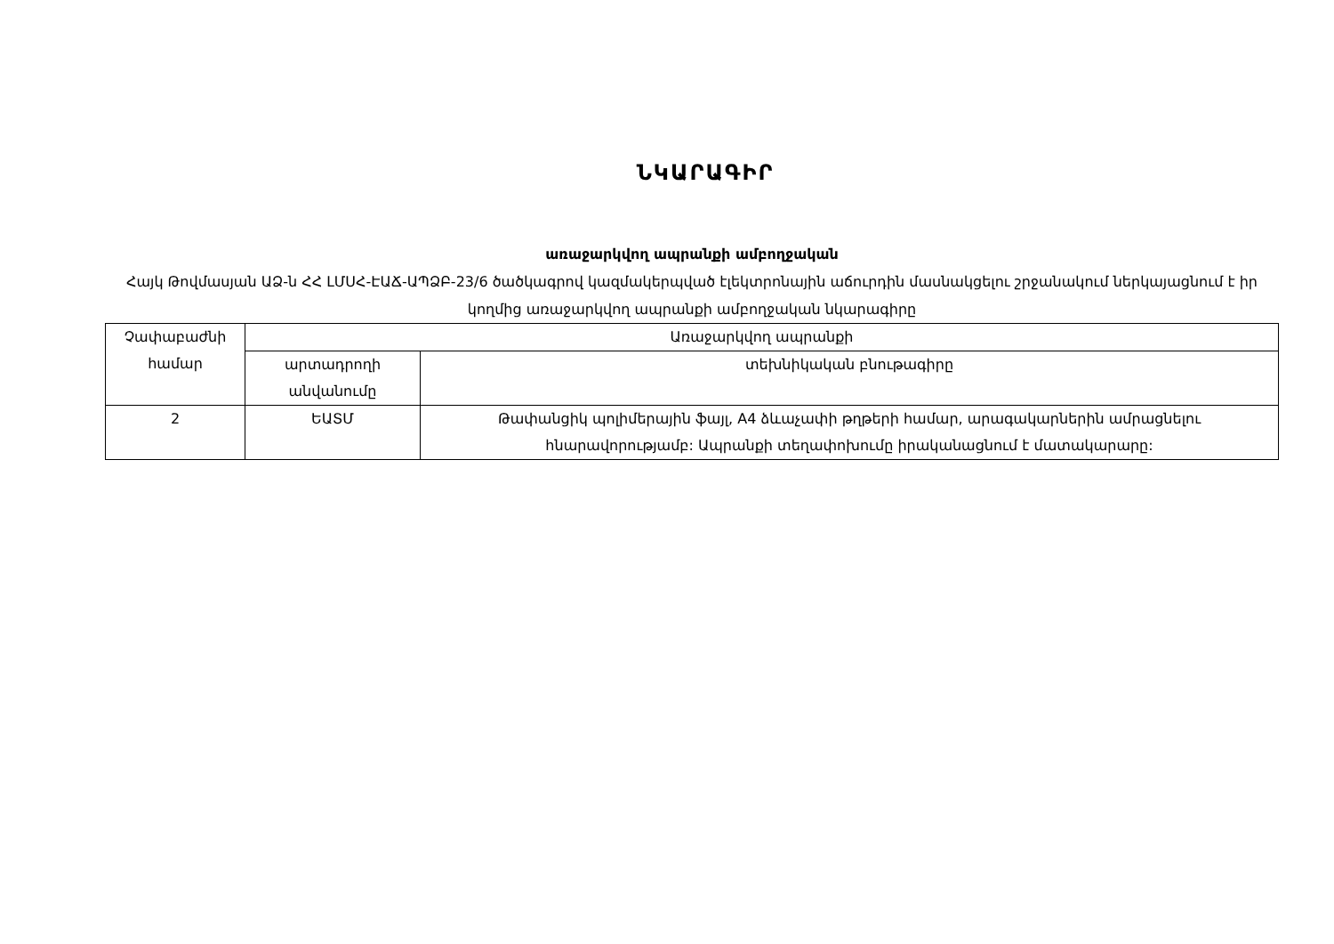ՆԿԱՐԱԳԻՐ
առաջարկվող ապրանքի ամբողջական
Հայկ Թովմասյան ԱՁ-ն ՀՀ ԼՄՍՀ-ԷԱՃ-ԱՊՁԲ-23/6 ծածկագրով կազմակերպված էլեկտրոնային աճուրդին մասնակցելու շրջանակում ներկայացնում է իր կողմից առաջարկվող ապրանքի ամբողջական նկարագիրը
| Չափաբաժնի համար | Առաջարկվող ապրանքի | |
| --- | --- | --- |
| | արտադրողի անվանումը | տեխնիկական բնութագիրը |
| 2 | ԵԱՏՄ | Թափանցիկ պոլիմերային ֆայլ, A4 ձևաչափի թղթերի համար, արագակարներին ամրացնելու հնարավորությամբ: Ապրանքի տեղափոխումը իրականացնում է մատակարարը: |